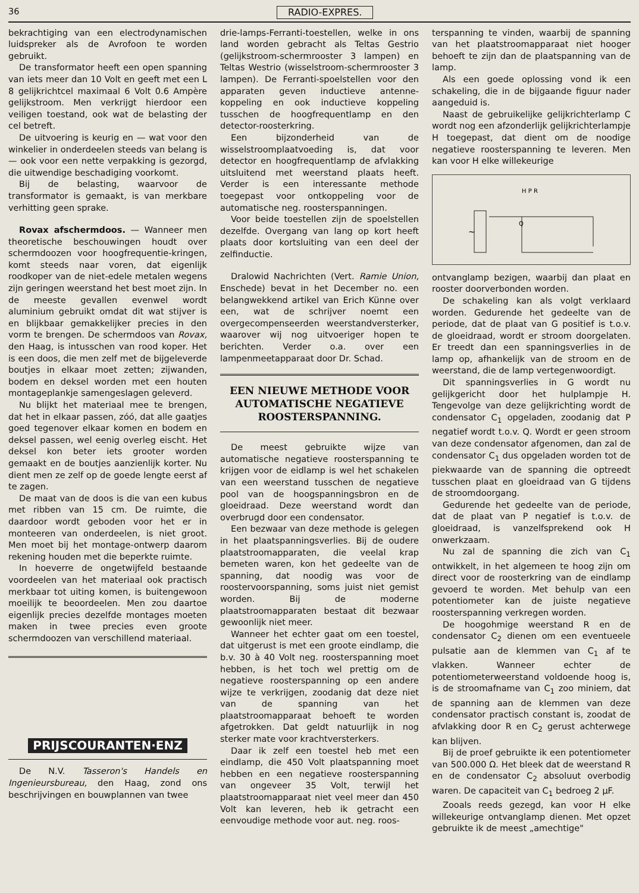36 RADIO-EXPRES.
bekrachtiging van een electrodynamischen luidspreker als de Avrofoon te worden gebruikt.
De transformator heeft een open spanning van iets meer dan 10 Volt en geeft met een L 8 gelijkrichtcel maximaal 6 Volt 0.6 Ampère gelijkstroom. Men verkrijgt hierdoor een veiligen toestand, ook wat de belasting der cel betreft.
De uitvoering is keurig en — wat voor den winkelier in onderdeelen steeds van belang is — ook voor een nette verpakking is gezorgd, die uitwendige beschadiging voorkomt.
Bij de belasting, waarvoor de transformator is gemaakt, is van merkbare verhitting geen sprake.
Rovax afschermdoos. — Wanneer men theoretische beschouwingen houdt over schermdoozen voor hoogfrequentie-kringen, komt steeds naar voren, dat eigenlijk roodkoper van de niet-edele metalen wegens zijn geringen weerstand het best moet zijn. In de meeste gevallen evenwel wordt aluminium gebruikt omdat dit wat stijver is en blijkbaar gemakkelijker precies in den vorm te brengen. De schermdoos van Rovax, den Haag, is intusschen van rood koper. Het is een doos, die men zelf met de bijgeleverde boutjes in elkaar moet zetten; zijwanden, bodem en deksel worden met een houten montageplankje samengeslagen geleverd.
Nu blijkt het materiaal mee te brengen, dat het in elkaar passen, zóó, dat alle gaatjes goed tegenover elkaar komen en bodem en deksel passen, wel eenig overleg eischt. Het deksel kon beter iets grooter worden gemaakt en de boutjes aanzienlijk korter. Nu dient men ze zelf op de goede lengte eerst af te zagen.
De maat van de doos is die van een kubus met ribben van 15 cm. De ruimte, die daardoor wordt geboden voor het er in monteeren van onderdeelen, is niet groot. Men moet bij het montage-ontwerp daarom rekening houden met die beperkte ruimte.
In hoeverre de ongetwijfeld bestaande voordeelen van het materiaal ook practisch merkbaar tot uiting komen, is buitengewoon moeilijk te beoordeelen. Men zou daartoe eigenlijk precies dezelfde montages moeten maken in twee precies even groote schermdoozen van verschillend materiaal.
PRIJSCOURANTEN·ENZ
De N.V. Tasseron's Handels en Ingenieursbureau, den Haag, zond ons beschrijvingen en bouwplannen van twee
drie-lamps-Ferranti-toestellen, welke in ons land worden gebracht als Teltas Gestrio (gelijkstroom-schermrooster 3 lampen) en Teltas Westrio (wisselstroom-schermrooster 3 lampen). De Ferranti-spoelstellen voor den apparaten geven inductieve antenne-koppeling en ook inductieve koppeling tusschen de hoogfrequentlamp en den detector-roosterkring.
Een bijzonderheid van de wisselstroomplaatvoeding is, dat voor detector en hoogfrequentlamp de afvlakking uitsluitend met weerstand plaats heeft. Verder is een interessante methode toegepast voor ontkoppeling voor de automatische neg. roosterspanningen.
Voor beide toestellen zijn de spoelstellen dezelfde. Overgang van lang op kort heeft plaats door kortsluiting van een deel der zelfinductie.
Dralowid Nachrichten (Vert. Ramie Union, Enschede) bevat in het December no. een belangwekkend artikel van Erich Künne over een, wat de schrijver noemt een overgecompenseerden weerstandversterker, waarover wij nog uitvoeriger hopen te berichten. Verder o.a. over een lampenmeetapparaat door Dr. Schad.
EEN NIEUWE METHODE VOOR AUTOMATISCHE NEGATIEVE ROOSTERSPANNING.
De meest gebruikte wijze van automatische negatieve roosterspanning te krijgen voor de eidlamp is wel het schakelen van een weerstand tusschen de negatieve pool van de hoogspanningsbron en de gloeidraad. Deze weerstand wordt dan overbrugd door een condensator.
Een bezwaar van deze methode is gelegen in het plaatspanningsverlies. Bij de oudere plaatstroomapparaten, die veelal krap bemeten waren, kon het gedeelte van de spanning, dat noodig was voor de roostervoorspanning, soms juist niet gemist worden. Bij de moderne plaatstroomapparaten bestaat dit bezwaar gewoonlijk niet meer.
Wanneer het echter gaat om een toestel, dat uitgerust is met een groote eindlamp, die b.v. 30 à 40 Volt neg. roosterspanning moet hebben, is het toch wel prettig om de negatieve roosterspanning op een andere wijze te verkrijgen, zoodanig dat deze niet van de spanning van het plaatstroomapparaat behoeft te worden afgetrokken. Dat geldt natuurlijk in nog sterker mate voor krachtversterkers.
Daar ik zelf een toestel heb met een eindlamp, die 450 Volt plaatspanning moet hebben en een negatieve roosterspanning van ongeveer 35 Volt, terwijl het plaatstroomapparaat niet veel meer dan 450 Volt kan leveren, heb ik getracht een eenvoudige methode voor aut. neg. roos-
terspanning te vinden, waarbij de spanning van het plaatstroomapparaat niet hooger behoeft te zijn dan de plaatspanning van de lamp.
Als een goede oplossing vond ik een schakeling, die in de bijgaande figuur nader aangeduid is.
Naast de gebruikelijke gelijkrichterlamp C wordt nog een afzonderlijk gelijkrichterlampje H toegepast, dat dient om de noodige negatieve roosterspanning te leveren. Men kan voor H elke willekeurige
H P R
~
Q
ontvanglamp bezigen, waarbij dan plaat en rooster doorverbonden worden.
De schakeling kan als volgt verklaard worden. Gedurende het gedeelte van de periode, dat de plaat van G positief is t.o.v. de gloeidraad, wordt er stroom doorgelaten. Er treedt dan een spanningsverlies in de lamp op, afhankelijk van de stroom en de weerstand, die de lamp vertegenwoordigt.
Dit spanningsverlies in G wordt nu gelijkgericht door het hulplampje H. Tengevolge van deze gelijkrichting wordt de condensator C<sub>1</sub> opgeladen, zoodanig dat P negatief wordt t.o.v. Q. Wordt er geen stroom van deze condensator afgenomen, dan zal de condensator C<sub>1</sub> dus opgeladen worden tot de piekwaarde van de spanning die optreedt tusschen plaat en gloeidraad van G tijdens de stroomdoorgang.
Gedurende het gedeelte van de periode, dat de plaat van P negatief is t.o.v. de gloeidraad, is vanzelfsprekend ook H onwerkzaam.
Nu zal de spanning die zich van C<sub>1</sub> ontwikkelt, in het algemeen te hoog zijn om direct voor de roosterkring van de eindlamp gevoerd te worden. Met behulp van een potentiometer kan de juiste negatieve roosterspanning verkregen worden.
De hoogohmige weerstand R en de condensator C<sub>2</sub> dienen om een eventueele pulsatie aan de klemmen van C<sub>1</sub> af te vlakken. Wanneer echter de potentiometerweerstand voldoende hoog is, is de stroomafname van C<sub>1</sub> zoo miniem, dat de spanning aan de klemmen van deze condensator practisch constant is, zoodat de afvlakking door R en C<sub>2</sub> gerust achterwege kan blijven.
Bij de proef gebruikte ik een potentiometer van 500.000 Ω. Het bleek dat de weerstand R en de condensator C<sub>2</sub> absoluut overbodig waren. De capaciteit van C<sub>1</sub> bedroeg 2 μF.
Zooals reeds gezegd, kan voor H elke willekeurige ontvanglamp dienen. Met opzet gebruikte ik de meest „amechtige"